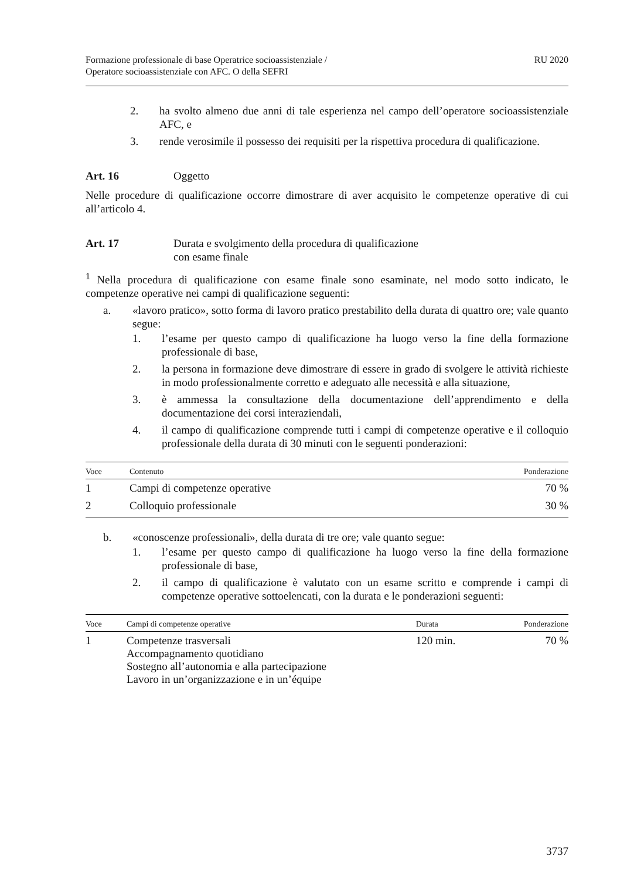Formazione professionale di base Operatrice socioassistenziale /
Operatore socioassistenziale con AFC. O della SEFRI
RU 2020
2. ha svolto almeno due anni di tale esperienza nel campo dell’operatore socioassistenziale AFC, e
3. rende verosimile il possesso dei requisiti per la rispettiva procedura di qualificazione.
Art. 16 Oggetto
Nelle procedure di qualificazione occorre dimostrare di aver acquisito le competenze operative di cui all’articolo 4.
Art. 17 Durata e svolgimento della procedura di qualificazione
con esame finale
<sup>1</sup> Nella procedura di qualificazione con esame finale sono esaminate, nel modo sotto indicato, le competenze operative nei campi di qualificazione seguenti:
a. «lavoro pratico», sotto forma di lavoro pratico prestabilito della durata di quattro ore; vale quanto segue:
1. l’esame per questo campo di qualificazione ha luogo verso la fine della formazione professionale di base,
2. la persona in formazione deve dimostrare di essere in grado di svolgere le attività richieste in modo professionalmente corretto e adeguato alle necessità e alla situazione,
3. è ammessa la consultazione della documentazione dell’apprendimento e della documentazione dei corsi interaziendali,
4. il campo di qualificazione comprende tutti i campi di competenze operative e il colloquio professionale della durata di 30 minuti con le seguenti ponderazioni:
| Voce | Contenuto | Ponderazione |
| --- | --- | --- |
| 1 | Campi di competenze operative | 70 % |
| 2 | Colloquio professionale | 30 % |
b. «conoscenze professionali», della durata di tre ore; vale quanto segue:
1. l’esame per questo campo di qualificazione ha luogo verso la fine della formazione professionale di base,
2. il campo di qualificazione è valutato con un esame scritto e comprende i campi di competenze operative sottoelencati, con la durata e le ponderazioni seguenti:
| Voce | Campi di competenze operative | Durata | Ponderazione |
| --- | --- | --- | --- |
| 1 | Competenze trasversali Accompagnamento quotidiano Sostegno all’autonomia e alla partecipazione Lavoro in un’organizzazione e in un’équipe | 120 min. | 70 % |
3737